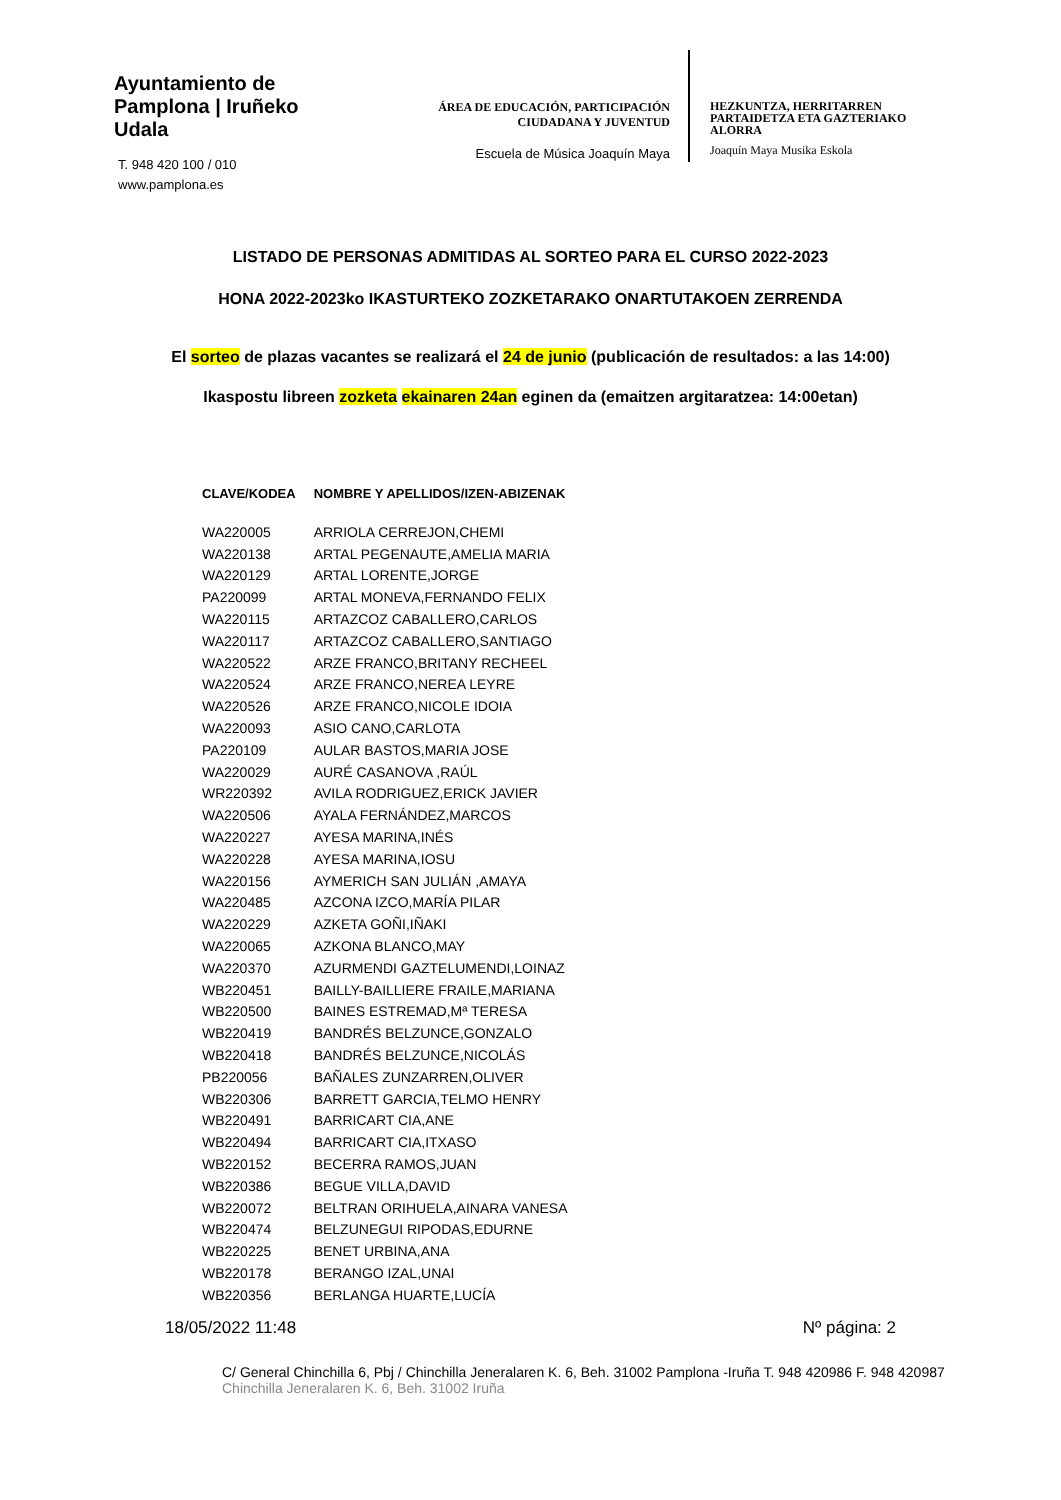Ayuntamiento de Pamplona | Iruñeko Udala
T. 948 420 100 / 010
www.pamplona.es
ÁREA DE EDUCACIÓN, PARTICIPACIÓN
CIUDADANA Y JUVENTUD
Escuela de Música Joaquín Maya
HEZKUNTZA, HERRITARREN
PARTAIDETZA ETA GAZTERIAKO
ALORRA
Joaquín Maya Musika Eskola
LISTADO DE PERSONAS ADMITIDAS AL SORTEO PARA EL CURSO 2022-2023
HONA 2022-2023ko IKASTURTEKO ZOZKETARAKO ONARTUTAKOEN ZERRENDA
El sorteo de plazas vacantes se realizará el 24 de junio (publicación de resultados: a las 14:00)
Ikaspostu libreen zozketa ekainaren 24an eginen da (emaitzen argitaratzea: 14:00etan)
| CLAVE/KODEA | NOMBRE Y APELLIDOS/IZEN-ABIZENAK |
| --- | --- |
| WA220005 | ARRIOLA CERREJON,CHEMI |
| WA220138 | ARTAL PEGENAUTE,AMELIA MARIA |
| WA220129 | ARTAL LORENTE,JORGE |
| PA220099 | ARTAL MONEVA,FERNANDO FELIX |
| WA220115 | ARTAZCOZ CABALLERO,CARLOS |
| WA220117 | ARTAZCOZ CABALLERO,SANTIAGO |
| WA220522 | ARZE FRANCO,BRITANY RECHEEL |
| WA220524 | ARZE FRANCO,NEREA LEYRE |
| WA220526 | ARZE FRANCO,NICOLE IDOIA |
| WA220093 | ASIO CANO,CARLOTA |
| PA220109 | AULAR BASTOS,MARIA JOSE |
| WA220029 | AURÉ CASANOVA ,RAÚL |
| WR220392 | AVILA RODRIGUEZ,ERICK JAVIER |
| WA220506 | AYALA FERNÁNDEZ,MARCOS |
| WA220227 | AYESA MARINA,INÉS |
| WA220228 | AYESA MARINA,IOSU |
| WA220156 | AYMERICH SAN JULIÁN ,AMAYA |
| WA220485 | AZCONA IZCO,MARÍA PILAR |
| WA220229 | AZKETA GOÑI,IÑAKI |
| WA220065 | AZKONA BLANCO,MAY |
| WA220370 | AZURMENDI GAZTELUMENDI,LOINAZ |
| WB220451 | BAILLY-BAILLIERE FRAILE,MARIANA |
| WB220500 | BAINES ESTREMAD,Mª TERESA |
| WB220419 | BANDRÉS BELZUNCE,GONZALO |
| WB220418 | BANDRÉS BELZUNCE,NICOLÁS |
| PB220056 | BAÑALES ZUNZARREN,OLIVER |
| WB220306 | BARRETT GARCIA,TELMO HENRY |
| WB220491 | BARRICART CIA,ANE |
| WB220494 | BARRICART CIA,ITXASO |
| WB220152 | BECERRA RAMOS,JUAN |
| WB220386 | BEGUE VILLA,DAVID |
| WB220072 | BELTRAN ORIHUELA,AINARA VANESA |
| WB220474 | BELZUNEGUI RIPODAS,EDURNE |
| WB220225 | BENET URBINA,ANA |
| WB220178 | BERANGO IZAL,UNAI |
| WB220356 | BERLANGA HUARTE,LUCÍA |
18/05/2022 11:48 Nº página: 2
C/ General Chinchilla 6, Pbj / Chinchilla Jeneralaren K. 6, Beh. 31002 Pamplona -Iruña T. 948 420986 F. 948 420987
Chinchilla Jeneralaren K. 6, Beh. 31002 Iruña